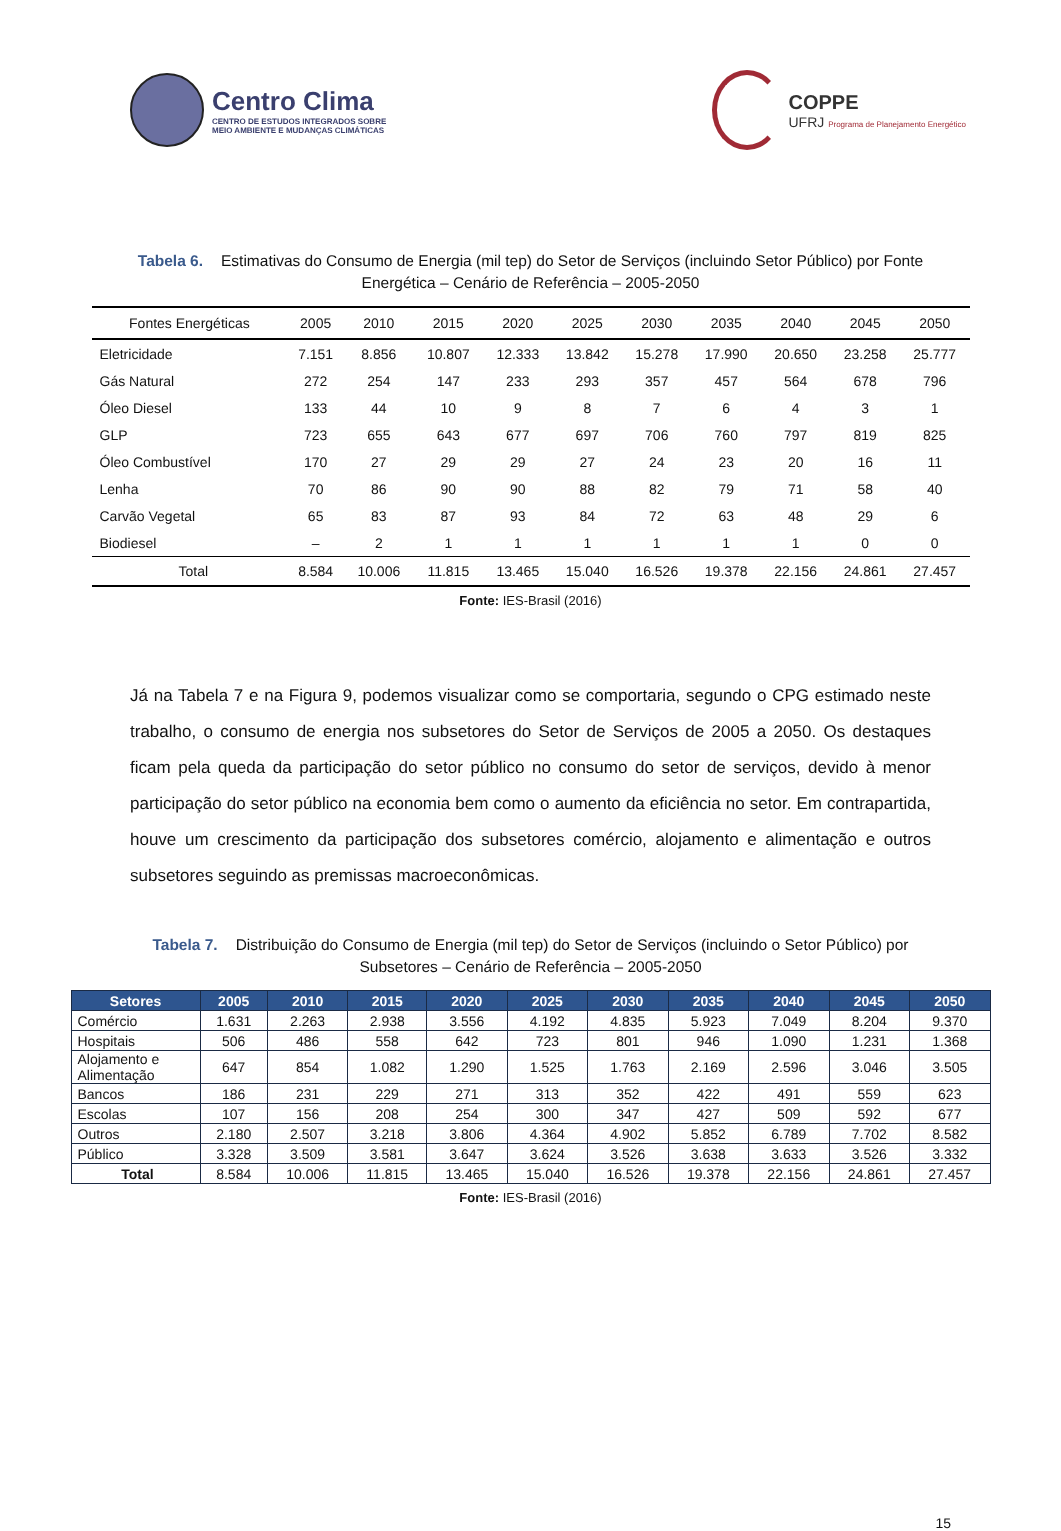Centro Clima
CENTRO DE ESTUDOS INTEGRADOS SOBRE
MEIO AMBIENTE E MUDANÇAS CLIMÁTICAS
COPPE
UFRJ Programa de Planejamento Energético
Tabela 6. Estimativas do Consumo de Energia (mil tep) do Setor de Serviços (incluindo Setor Público) por Fonte Energética – Cenário de Referência – 2005-2050
| Fontes Energéticas | 2005 | 2010 | 2015 | 2020 | 2025 | 2030 | 2035 | 2040 | 2045 | 2050 |
| --- | --- | --- | --- | --- | --- | --- | --- | --- | --- | --- |
| Eletricidade | 7.151 | 8.856 | 10.807 | 12.333 | 13.842 | 15.278 | 17.990 | 20.650 | 23.258 | 25.777 |
| Gás Natural | 272 | 254 | 147 | 233 | 293 | 357 | 457 | 564 | 678 | 796 |
| Óleo Diesel | 133 | 44 | 10 | 9 | 8 | 7 | 6 | 4 | 3 | 1 |
| GLP | 723 | 655 | 643 | 677 | 697 | 706 | 760 | 797 | 819 | 825 |
| Óleo Combustível | 170 | 27 | 29 | 29 | 27 | 24 | 23 | 20 | 16 | 11 |
| Lenha | 70 | 86 | 90 | 90 | 88 | 82 | 79 | 71 | 58 | 40 |
| Carvão Vegetal | 65 | 83 | 87 | 93 | 84 | 72 | 63 | 48 | 29 | 6 |
| Biodiesel | – | 2 | 1 | 1 | 1 | 1 | 1 | 1 | 0 | 0 |
| Total | 8.584 | 10.006 | 11.815 | 13.465 | 15.040 | 16.526 | 19.378 | 22.156 | 24.861 | 27.457 |
Fonte: IES-Brasil (2016)
Já na Tabela 7 e na Figura 9, podemos visualizar como se comportaria, segundo o CPG estimado neste trabalho, o consumo de energia nos subsetores do Setor de Serviços de 2005 a 2050. Os destaques ficam pela queda da participação do setor público no consumo do setor de serviços, devido à menor participação do setor público na economia bem como o aumento da eficiência no setor. Em contrapartida, houve um crescimento da participação dos subsetores comércio, alojamento e alimentação e outros subsetores seguindo as premissas macroeconômicas.
Tabela 7. Distribuição do Consumo de Energia (mil tep) do Setor de Serviços (incluindo o Setor Público) por Subsetores – Cenário de Referência – 2005-2050
| Setores | 2005 | 2010 | 2015 | 2020 | 2025 | 2030 | 2035 | 2040 | 2045 | 2050 |
| --- | --- | --- | --- | --- | --- | --- | --- | --- | --- | --- |
| Comércio | 1.631 | 2.263 | 2.938 | 3.556 | 4.192 | 4.835 | 5.923 | 7.049 | 8.204 | 9.370 |
| Hospitais | 506 | 486 | 558 | 642 | 723 | 801 | 946 | 1.090 | 1.231 | 1.368 |
| Alojamento e Alimentação | 647 | 854 | 1.082 | 1.290 | 1.525 | 1.763 | 2.169 | 2.596 | 3.046 | 3.505 |
| Bancos | 186 | 231 | 229 | 271 | 313 | 352 | 422 | 491 | 559 | 623 |
| Escolas | 107 | 156 | 208 | 254 | 300 | 347 | 427 | 509 | 592 | 677 |
| Outros | 2.180 | 2.507 | 3.218 | 3.806 | 4.364 | 4.902 | 5.852 | 6.789 | 7.702 | 8.582 |
| Público | 3.328 | 3.509 | 3.581 | 3.647 | 3.624 | 3.526 | 3.638 | 3.633 | 3.526 | 3.332 |
| Total | 8.584 | 10.006 | 11.815 | 13.465 | 15.040 | 16.526 | 19.378 | 22.156 | 24.861 | 27.457 |
Fonte: IES-Brasil (2016)
15